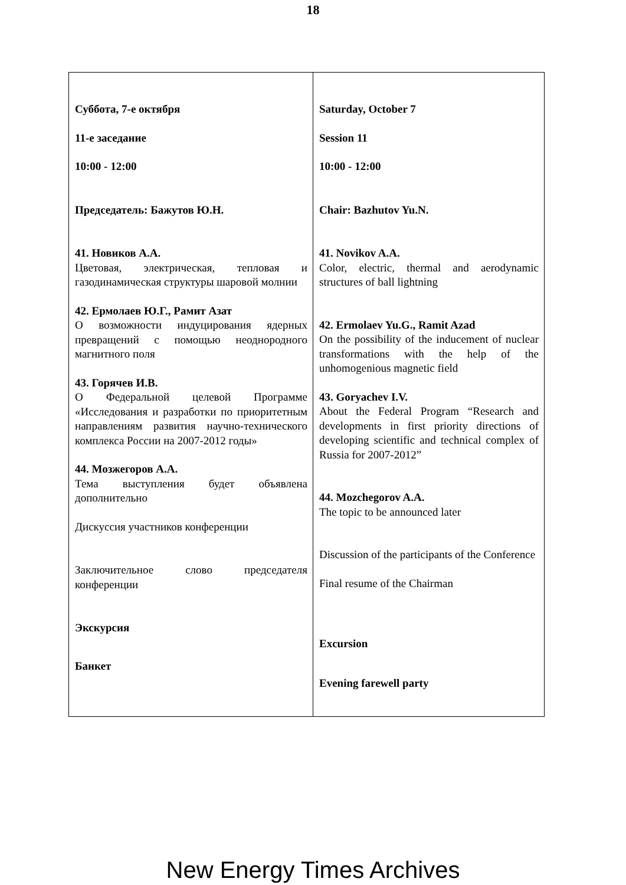18
| Суббота, 7-е октября 11-е заседание 10:00 - 12:00 Председатель: Бажутов Ю.Н. 41. Новиков А.А. Цветовая, электрическая, тепловая и газодинамическая структуры шаровой молнии 42. Ермолаев Ю.Г., Рамит Азат О возможности индуцирования ядерных превращений с помощью неоднородного магнитного поля 43. Горячев И.В. О Федеральной целевой Программе «Исследования и разработки по приоритетным направлениям развития научно-технического комплекса России на 2007-2012 годы» 44. Мозжегоров А.А. Тема выступления будет объявлена дополнительно Дискуссия участников конференции Заключительное слово председателя конференции Экскурсия Банкет | Saturday, October 7 Session 11 10:00 - 12:00 Chair: Bazhutov Yu.N. 41. Novikov A.A. Color, electric, thermal and aerodynamic structures of ball lightning 42. Ermolaev Yu.G., Ramit Azad On the possibility of the inducement of nuclear transformations with the help of the unhomogenious magnetic field 43. Goryachev I.V. About the Federal Program “Research and developments in first priority directions of developing scientific and technical complex of Russia for 2007-2012” 44. Mozchegorov A.A. The topic to be announced later Discussion of the participants of the Conference Final resume of the Chairman Excursion Evening farewell party |
New Energy Times Archives